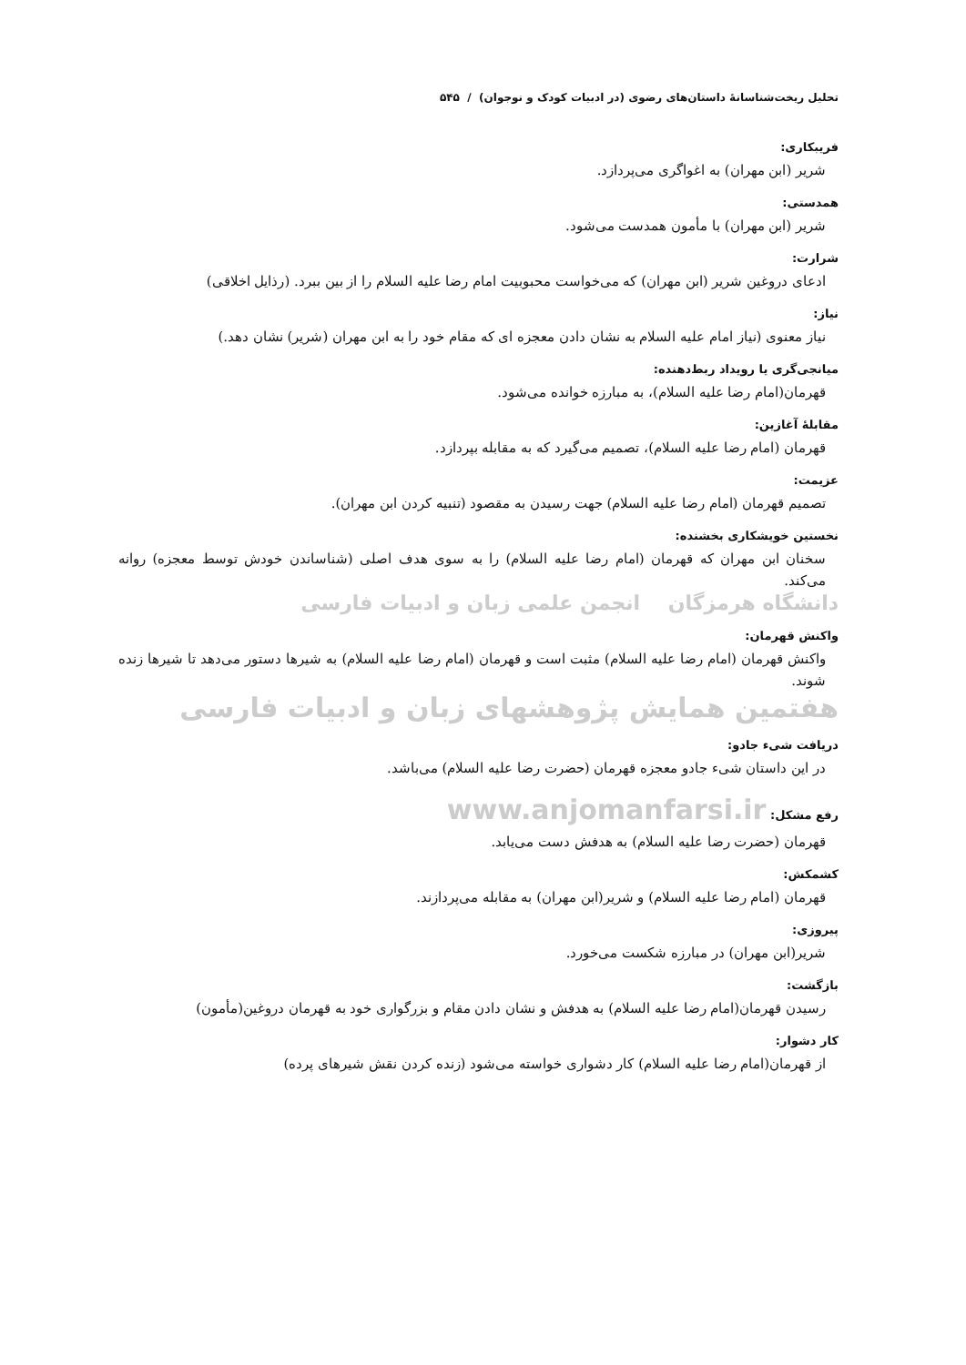تحلیل ریخت‌شناسانهٔ داستان‌های رضوی (در ادبیات کودک و نوجوان) / ۵۴۵
فریبکاری:
شریر (ابن مهران) به اغواگری می‌پردازد.
همدستی:
شریر (ابن مهران) با مأمون همدست می‌شود.
شرارت:
ادعای دروغین شریر (ابن مهران) که می‌خواست محبوبیت امام رضا علیه السلام را از بین ببرد. (رذایل اخلاقی)
نیاز:
نیاز معنوی (نیاز امام علیه السلام به نشان دادن معجزه ای که مقام خود را به ابن مهران (شریر) نشان دهد.)
میانجی‌گری یا رویداد ربط‌دهنده:
قهرمان(امام رضا علیه السلام)، به مبارزه خوانده می‌شود.
مقابلهٔ آغازین:
قهرمان (امام رضا علیه السلام)، تصمیم می‌گیرد که به مقابله بپردازد.
عزیمت:
تصمیم قهرمان (امام رضا علیه السلام) جهت رسیدن به مقصود (تنبیه کردن ابن مهران).
نخستین خویشکاری بخشنده:
سخنان ابن مهران که قهرمان (امام رضا علیه السلام) را به سوی هدف اصلی (شناساندن خودش توسط معجزه) روانه می‌کند.
دانشگاه هرمزگان انجمن علمی زبان و ادبیات فارسی
واکنش قهرمان:
واکنش قهرمان (امام رضا علیه السلام) مثبت است و قهرمان (امام رضا علیه السلام) به شیرها دستور می‌دهد تا شیرها زنده شوند.
هفتمین همایش پژوهشهای زبان و ادبیات فارسی
دریافت شیء جادو:
در این داستان شیء جادو معجزه قهرمان (حضرت رضا علیه السلام) می‌باشد.
رفع مشکل: www.anjomanfarsi.ir
قهرمان (حضرت رضا علیه السلام) به هدفش دست می‌یابد.
کشمکش:
قهرمان (امام رضا علیه السلام) و شریر(ابن مهران) به مقابله می‌پردازند.
پیروزی:
شریر(ابن مهران) در مبارزه شکست می‌خورد.
بازگشت:
رسیدن قهرمان(امام رضا علیه السلام) به هدفش و نشان دادن مقام و بزرگواری خود به قهرمان دروغین(مأمون)
کار دشوار:
از قهرمان(امام رضا علیه السلام) کار دشواری خواسته می‌شود (زنده کردن نقش شیرهای پرده)